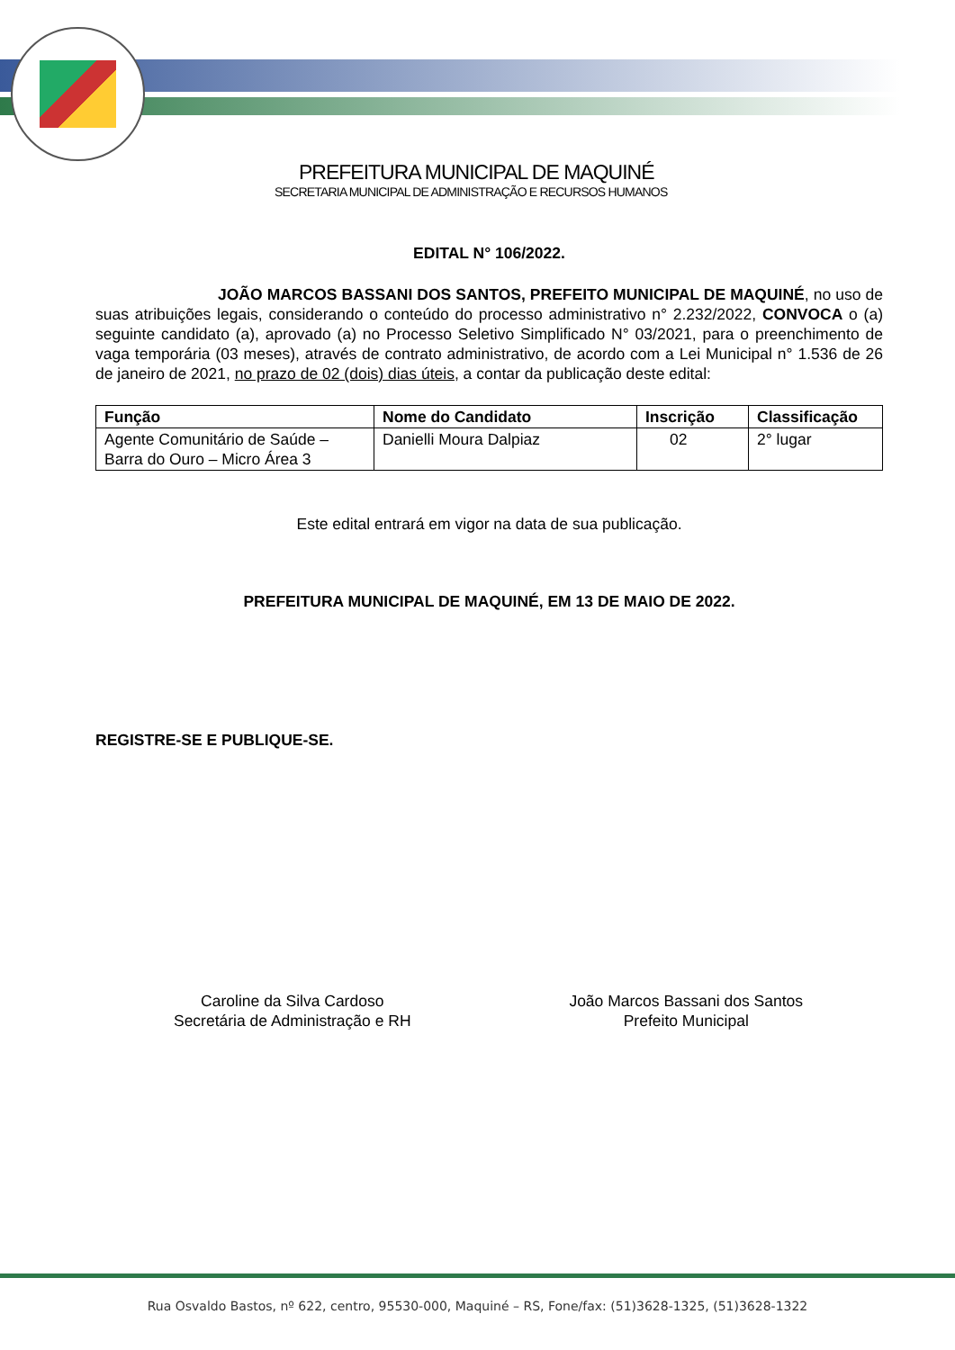PREFEITURA MUNICIPAL DE MAQUINÉ
SECRETARIA MUNICIPAL DE ADMINISTRAÇÃO E RECURSOS HUMANOS
EDITAL N° 106/2022.
JOÃO MARCOS BASSANI DOS SANTOS, PREFEITO MUNICIPAL DE MAQUINÉ, no uso de suas atribuições legais, considerando o conteúdo do processo administrativo n° 2.232/2022, CONVOCA o (a) seguinte candidato (a), aprovado (a) no Processo Seletivo Simplificado N° 03/2021, para o preenchimento de vaga temporária (03 meses), através de contrato administrativo, de acordo com a Lei Municipal n° 1.536 de 26 de janeiro de 2021, no prazo de 02 (dois) dias úteis, a contar da publicação deste edital:
| Função | Nome do Candidato | Inscrição | Classificação |
| --- | --- | --- | --- |
| Agente Comunitário de Saúde – Barra do Ouro – Micro Área 3 | Danielli Moura Dalpiaz | 02 | 2° lugar |
Este edital entrará em vigor na data de sua publicação.
PREFEITURA MUNICIPAL DE MAQUINÉ, EM 13 DE MAIO DE 2022.
REGISTRE-SE E PUBLIQUE-SE.
Caroline da Silva Cardoso
Secretária de Administração e RH
João Marcos Bassani dos Santos
Prefeito Municipal
Rua Osvaldo Bastos, nº 622, centro, 95530-000, Maquiné – RS, Fone/fax: (51)3628-1325, (51)3628-1322